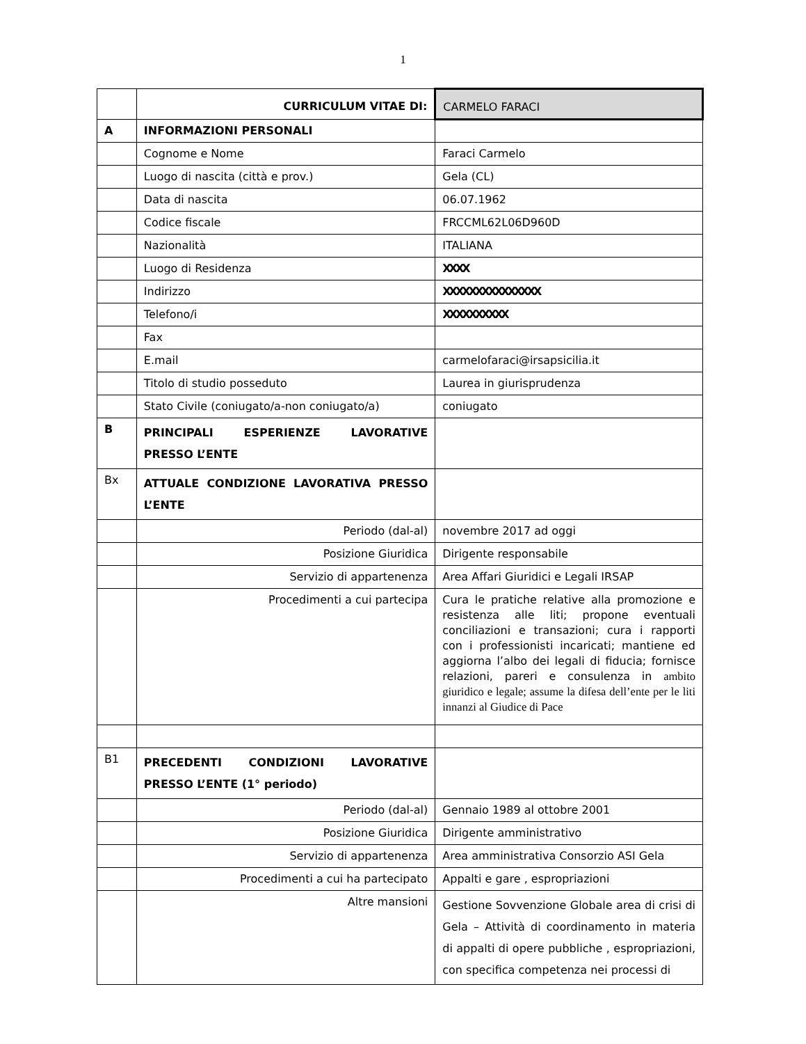1
| | CURRICULUM VITAE DI: | CARMELO FARACI |
| A | INFORMAZIONI PERSONALI | |
| | Cognome e Nome | Faraci Carmelo |
| | Luogo di nascita (città e prov.) | Gela (CL) |
| | Data di nascita | 06.07.1962 |
| | Codice fiscale | FRCCML62L06D960D |
| | Nazionalità | ITALIANA |
| | Luogo di Residenza | XXXX |
| | Indirizzo | XXXXXXXXXXXXXXX |
| | Telefono/i | XXXXXXXXXX |
| | Fax | |
| | E.mail | carmelofaraci@irsapsicilia.it |
| | Titolo di studio posseduto | Laurea in giurisprudenza |
| | Stato Civile (coniugato/a-non coniugato/a) | coniugato |
| B | PRINCIPALI ESPERIENZE LAVORATIVE PRESSO L’ENTE | |
| Bx | ATTUALE CONDIZIONE LAVORATIVA PRESSO L’ENTE | |
| | Periodo (dal-al) | novembre 2017 ad oggi |
| | Posizione Giuridica | Dirigente responsabile |
| | Servizio di appartenenza | Area Affari Giuridici e Legali IRSAP |
| | Procedimenti a cui partecipa | Cura le pratiche relative alla promozione e resistenza alle liti; propone eventuali conciliazioni e transazioni; cura i rapporti con i professionisti incaricati; mantiene ed aggiorna l’albo dei legali di fiducia; fornisce relazioni, pareri e consulenza in ambito giuridico e legale; assume la difesa dell’ente per le liti innanzi al Giudice di Pace |
| B1 | PRECEDENTI CONDIZIONI LAVORATIVE PRESSO L’ENTE (1° periodo) | |
| | Periodo (dal-al) | Gennaio 1989 al ottobre 2001 |
| | Posizione Giuridica | Dirigente amministrativo |
| | Servizio di appartenenza | Area amministrativa Consorzio ASI Gela |
| | Procedimenti a cui ha partecipato | Appalti e gare , espropriazioni |
| | Altre mansioni | Gestione Sovvenzione Globale area di crisi di Gela – Attività di coordinamento in materia di appalti di opere pubbliche , espropriazioni, con specifica competenza nei processi di |